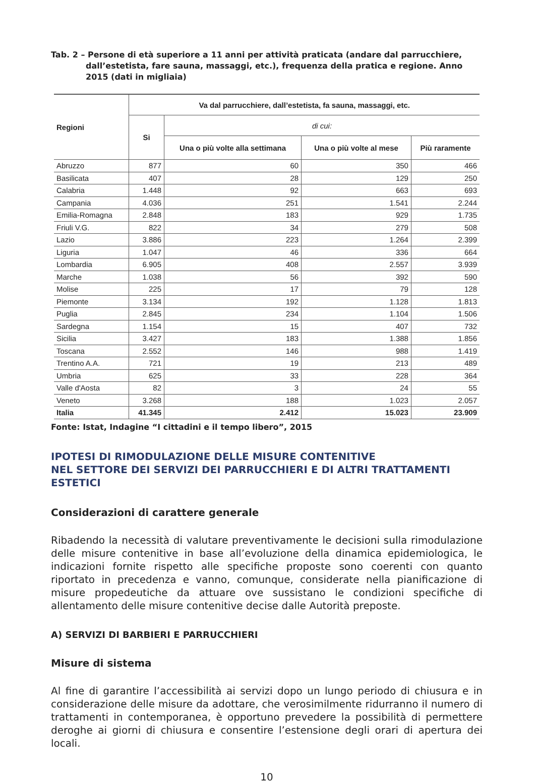Tab. 2 – Persone di età superiore a 11 anni per attività praticata (andare dal parrucchiere,
dall’estetista, fare sauna, massaggi, etc.), frequenza della pratica e regione. Anno 2015 (dati in migliaia)
| Regioni | Va dal parrucchiere, dall’estetista, fa sauna, massaggi, etc. | | | |
| --- | --- | --- | --- | --- |
| | Si | di cui: | | |
| | | Una o più volte alla settimana | Una o più volte al mese | Più raramente |
| Abruzzo | 877 | 60 | 350 | 466 |
| Basilicata | 407 | 28 | 129 | 250 |
| Calabria | 1.448 | 92 | 663 | 693 |
| Campania | 4.036 | 251 | 1.541 | 2.244 |
| Emilia-Romagna | 2.848 | 183 | 929 | 1.735 |
| Friuli V.G. | 822 | 34 | 279 | 508 |
| Lazio | 3.886 | 223 | 1.264 | 2.399 |
| Liguria | 1.047 | 46 | 336 | 664 |
| Lombardia | 6.905 | 408 | 2.557 | 3.939 |
| Marche | 1.038 | 56 | 392 | 590 |
| Molise | 225 | 17 | 79 | 128 |
| Piemonte | 3.134 | 192 | 1.128 | 1.813 |
| Puglia | 2.845 | 234 | 1.104 | 1.506 |
| Sardegna | 1.154 | 15 | 407 | 732 |
| Sicilia | 3.427 | 183 | 1.388 | 1.856 |
| Toscana | 2.552 | 146 | 988 | 1.419 |
| Trentino A.A. | 721 | 19 | 213 | 489 |
| Umbria | 625 | 33 | 228 | 364 |
| Valle d'Aosta | 82 | 3 | 24 | 55 |
| Veneto | 3.268 | 188 | 1.023 | 2.057 |
| Italia | 41.345 | 2.412 | 15.023 | 23.909 |
Fonte: Istat, Indagine “I cittadini e il tempo libero”, 2015
IPOTESI DI RIMODULAZIONE DELLE MISURE CONTENITIVE
NEL SETTORE DEI SERVIZI DEI PARRUCCHIERI E DI ALTRI TRATTAMENTI ESTETICI
Considerazioni di carattere generale
Ribadendo la necessità di valutare preventivamente le decisioni sulla rimodulazione delle misure contenitive in base all’evoluzione della dinamica epidemiologica, le indicazioni fornite rispetto alle specifiche proposte sono coerenti con quanto riportato in precedenza e vanno, comunque, considerate nella pianificazione di misure propedeutiche da attuare ove sussistano le condizioni specifiche di allentamento delle misure contenitive decise dalle Autorità preposte.
A) SERVIZI DI BARBIERI E PARRUCCHIERI
Misure di sistema
Al fine di garantire l’accessibilità ai servizi dopo un lungo periodo di chiusura e in considerazione delle misure da adottare, che verosimilmente ridurranno il numero di trattamenti in contemporanea, è opportuno prevedere la possibilità di permettere deroghe ai giorni di chiusura e consentire l’estensione degli orari di apertura dei locali.
10